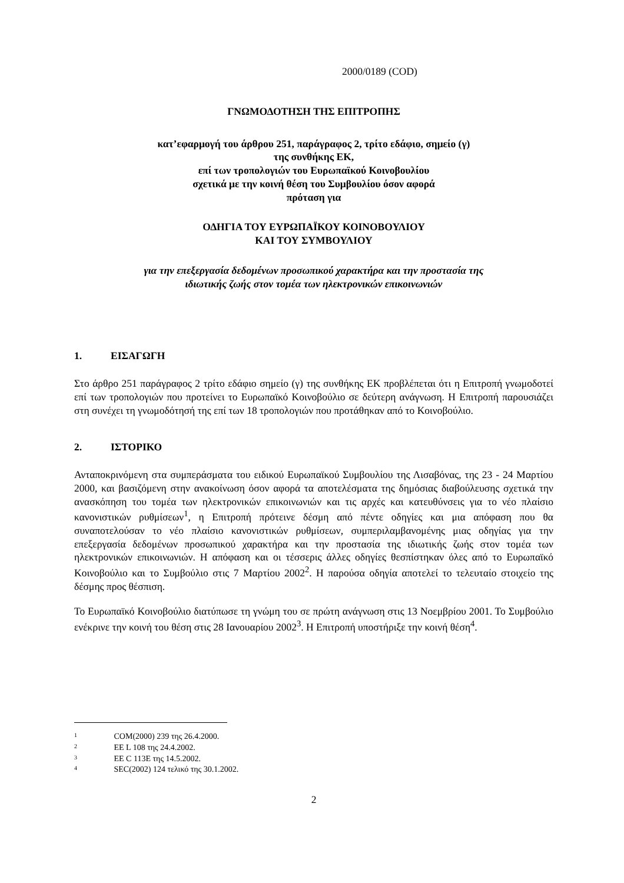2000/0189 (COD)
ΓΝΩΜΟΔΟΤΗΣΗ ΤΗΣ ΕΠΙΤΡΟΠΗΣ
κατ’εφαρμογή του άρθρου 251, παράγραφος 2, τρίτο εδάφιο, σημείο (γ)
της συνθήκης ΕΚ,
επί των τροπολογιών του Ευρωπαϊκού Κοινοβουλίου
σχετικά με την κοινή θέση του Συμβουλίου όσον αφορά
πρόταση για
ΟΔΗΓΙΑ ΤΟΥ ΕΥΡΩΠΑΪΚΟΥ ΚΟΙΝΟΒΟΥΛΙΟΥ
ΚΑΙ ΤΟΥ ΣΥΜΒΟΥΛΙΟΥ
για την επεξεργασία δεδομένων προσωπικού χαρακτήρα και την προστασία της
ιδιωτικής ζωής στον τομέα των ηλεκτρονικών επικοινωνιών
1. ΕΙΣΑΓΩΓΗ
Στο άρθρο 251 παράγραφος 2 τρίτο εδάφιο σημείο (γ) της συνθήκης ΕΚ προβλέπεται ότι η Επιτροπή γνωμοδοτεί επί των τροπολογιών που προτείνει το Ευρωπαϊκό Κοινοβούλιο σε δεύτερη ανάγνωση. Η Επιτροπή παρουσιάζει στη συνέχει τη γνωμοδότησή της επί των 18 τροπολογιών που προτάθηκαν από το Κοινοβούλιο.
2. ΙΣΤΟΡΙΚΟ
Ανταποκρινόμενη στα συμπεράσματα του ειδικού Ευρωπαϊκού Συμβουλίου της Λισαβόνας, της 23 - 24 Μαρτίου 2000, και βασιζόμενη στην ανακοίνωση όσον αφορά τα αποτελέσματα της δημόσιας διαβούλευσης σχετικά την ανασκόπηση του τομέα των ηλεκτρονικών επικοινωνιών και τις αρχές και κατευθύνσεις για το νέο πλαίσιο κανονιστικών ρυθμίσεων<sup>1</sup>, η Επιτροπή πρότεινε δέσμη από πέντε οδηγίες και μια απόφαση που θα συναποτελούσαν το νέο πλαίσιο κανονιστικών ρυθμίσεων, συμπεριλαμβανομένης μιας οδηγίας για την επεξεργασία δεδομένων προσωπικού χαρακτήρα και την προστασία της ιδιωτικής ζωής στον τομέα των ηλεκτρονικών επικοινωνιών. Η απόφαση και οι τέσσερις άλλες οδηγίες θεσπίστηκαν όλες από το Ευρωπαϊκό Κοινοβούλιο και το Συμβούλιο στις 7 Μαρτίου 2002<sup>2</sup>. Η παρούσα οδηγία αποτελεί το τελευταίο στοιχείο της δέσμης προς θέσπιση.
Το Ευρωπαϊκό Κοινοβούλιο διατύπωσε τη γνώμη του σε πρώτη ανάγνωση στις 13 Νοεμβρίου 2001. Το Συμβούλιο ενέκρινε την κοινή του θέση στις 28 Ιανουαρίου 2002<sup>3</sup>. Η Επιτροπή υποστήριξε την κοινή θέση<sup>4</sup>.
1 COM(2000) 239 της 26.4.2000.
2 ΕΕ L 108 της 24.4.2002.
3 ΕΕ C 113E της 14.5.2002.
4 SEC(2002) 124 τελικό της 30.1.2002.
2